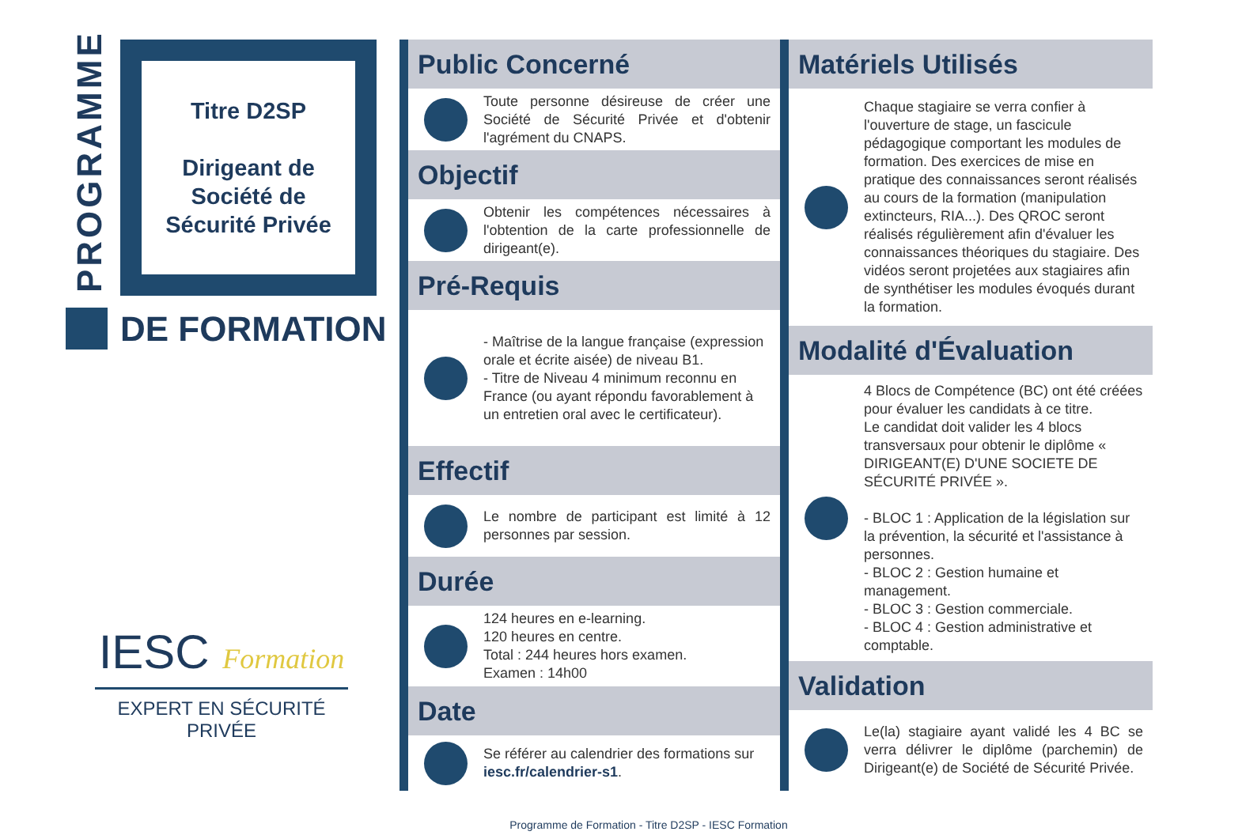PROGRAMME
Titre D2SP
Dirigeant de
Société de
Sécurité Privée
DE FORMATION
IESC Formation
EXPERT EN SÉCURITÉ PRIVÉE
Public Concerné
Toute personne désireuse de créer une Société de Sécurité Privée et d'obtenir l'agrément du CNAPS.
Objectif
Obtenir les compétences nécessaires à l'obtention de la carte professionnelle de dirigeant(e).
Pré-Requis
- Maîtrise de la langue française (expression orale et écrite aisée) de niveau B1.
- Titre de Niveau 4 minimum reconnu en France (ou ayant répondu favorablement à un entretien oral avec le certificateur).
Effectif
Le nombre de participant est limité à 12 personnes par session.
Durée
124 heures en e-learning.
120 heures en centre.
Total : 244 heures hors examen.
Examen : 14h00
Date
Se référer au calendrier des formations sur iesc.fr/calendrier-s1.
Matériels Utilisés
Chaque stagiaire se verra confier à l'ouverture de stage, un fascicule pédagogique comportant les modules de formation. Des exercices de mise en pratique des connaissances seront réalisés au cours de la formation (manipulation extincteurs, RIA...). Des QROC seront réalisés régulièrement afin d'évaluer les connaissances théoriques du stagiaire. Des vidéos seront projetées aux stagiaires afin de synthétiser les modules évoqués durant la formation.
Modalité d'Évaluation
4 Blocs de Compétence (BC) ont été créées pour évaluer les candidats à ce titre.
Le candidat doit valider les 4 blocs transversaux pour obtenir le diplôme « DIRIGEANT(E) D'UNE SOCIETE DE SÉCURITÉ PRIVÉE ».
- BLOC 1 : Application de la législation sur la prévention, la sécurité et l'assistance à personnes.
- BLOC 2 : Gestion humaine et management.
- BLOC 3 : Gestion commerciale.
- BLOC 4 : Gestion administrative et comptable.
Validation
Le(la) stagiaire ayant validé les 4 BC se verra délivrer le diplôme (parchemin) de Dirigeant(e) de Société de Sécurité Privée.
Programme de Formation - Titre D2SP - IESC Formation